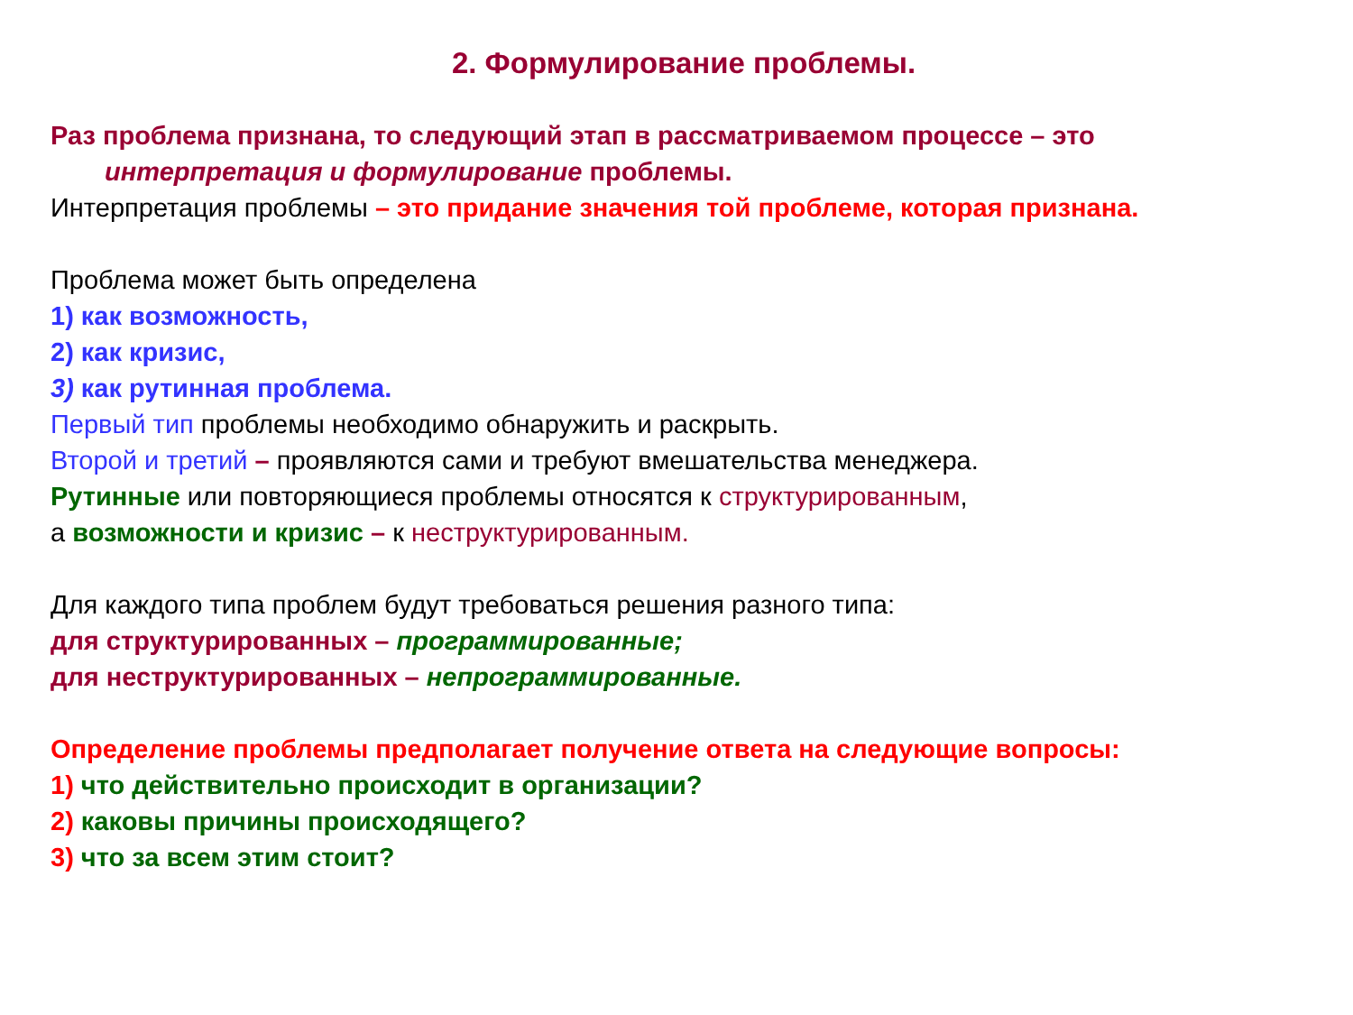2. Формулирование проблемы.
Раз проблема признана, то следующий этап в рассматриваемом процессе – это
интерпретация и формулирование проблемы.
Интерпретация проблемы – это придание значения той проблеме, которая признана.
Проблема может быть определена
1) как возможность,
2) как кризис,
3) как рутинная проблема.
Первый тип проблемы необходимо обнаружить и раскрыть.
Второй и третий – проявляются сами и требуют вмешательства менеджера.
Рутинные или повторяющиеся проблемы относятся к структурированным,
а возможности и кризис – к неструктурированным.
Для каждого типа проблем будут требоваться решения разного типа:
для структурированных – программированные;
для неструктурированных – непрограммированные.
Определение проблемы предполагает получение ответа на следующие вопросы:
1) что действительно происходит в организации?
2) каковы причины происходящего?
3) что за всем этим стоит?